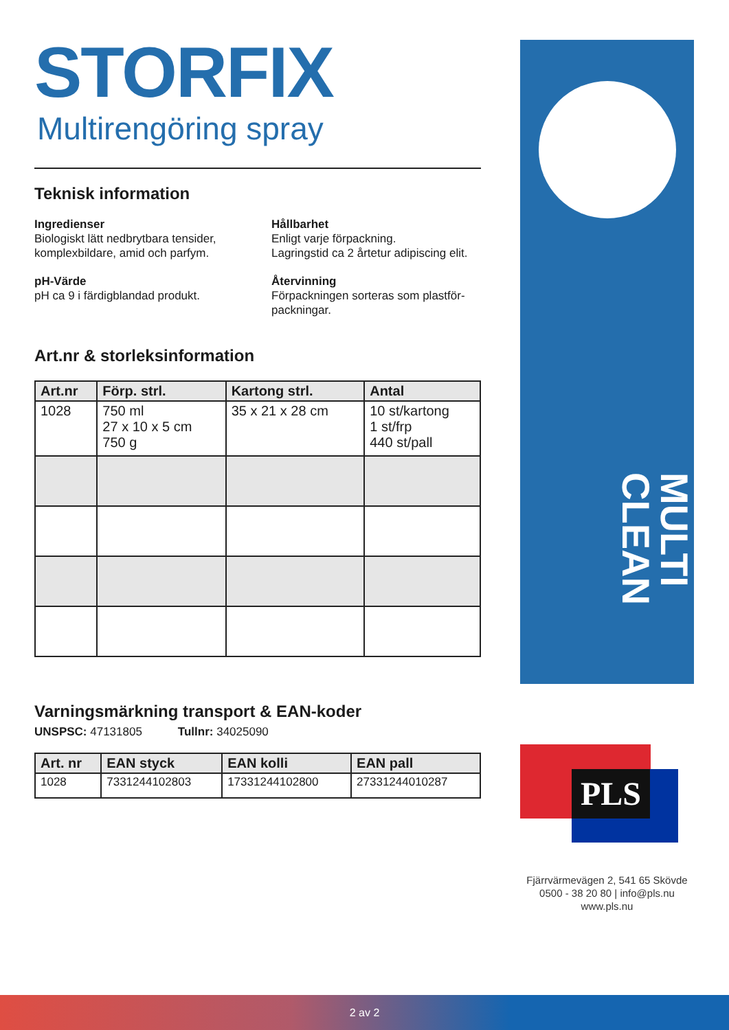STORFIX
Multirengöring spray
Teknisk information
Ingredienser
Biologiskt lätt nedbrytbara tensider, komplexbildare, amid och parfym.
pH-Värde
pH ca 9 i färdigblandad produkt.
Hållbarhet
Enligt varje förpackning.
Lagringstid ca 2 årtetur adipiscing elit.
Återvinning
Förpackningen sorteras som plastför-packningar.
Art.nr & storleksinformation
| Art.nr | Förp. strl. | Kartong strl. | Antal |
| --- | --- | --- | --- |
| 1028 | 750 ml 27 x 10 x 5 cm 750 g | 35 x 21 x 28 cm | 10 st/kartong 1 st/frp 440 st/pall |
Varningsmärkning transport & EAN-koder
UNSPSC: 47131805 Tullnr: 34025090
| Art. nr | EAN styck | EAN kolli | EAN pall |
| --- | --- | --- | --- |
| 1028 | 7331244102803 | 17331244102800 | 27331244010287 |
MULTI CLEAN
PLS
Fjärrvärmevägen 2, 541 65 Skövde
0500 - 38 20 80 | info@pls.nu
www.pls.nu
2 av 2